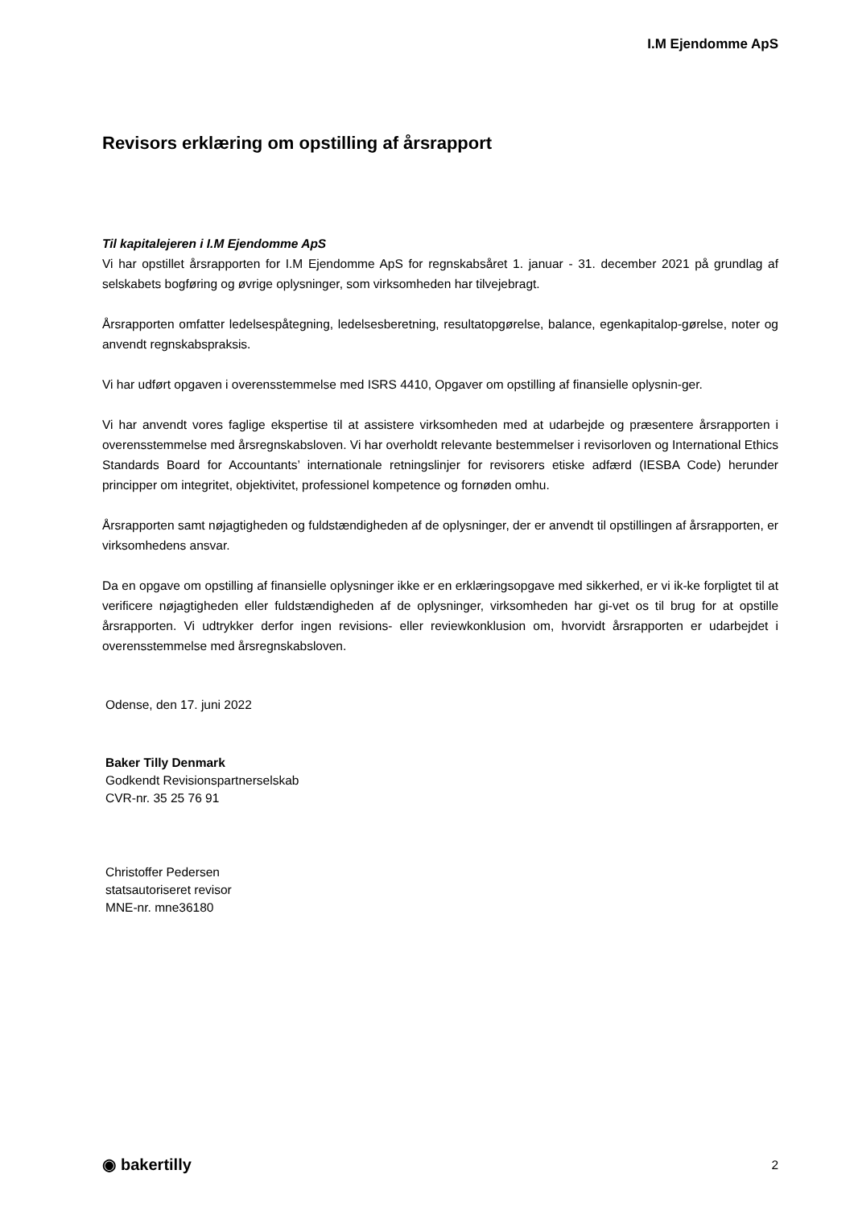I.M Ejendomme ApS
Revisors erklæring om opstilling af årsrapport
Til kapitalejeren i I.M Ejendomme ApS
Vi har opstillet årsrapporten for I.M Ejendomme ApS for regnskabsåret 1. januar - 31. december 2021 på grundlag af selskabets bogføring og øvrige oplysninger, som virksomheden har tilvejebragt.
Årsrapporten omfatter ledelsespåtegning, ledelsesberetning, resultatopgørelse, balance, egenkapitalop-gørelse, noter og anvendt regnskabspraksis.
Vi har udført opgaven i overensstemmelse med ISRS 4410, Opgaver om opstilling af finansielle oplysnin-ger.
Vi har anvendt vores faglige ekspertise til at assistere virksomheden med at udarbejde og præsentere årsrapporten i overensstemmelse med årsregnskabsloven. Vi har overholdt relevante bestemmelser i revisorloven og International Ethics Standards Board for Accountants’ internationale retningslinjer for revisorers etiske adfærd (IESBA Code) herunder principper om integritet, objektivitet, professionel kompetence og fornøden omhu.
Årsrapporten samt nøjagtigheden og fuldstændigheden af de oplysninger, der er anvendt til opstillingen af årsrapporten, er virksomhedens ansvar.
Da en opgave om opstilling af finansielle oplysninger ikke er en erklæringsopgave med sikkerhed, er vi ik-ke forpligtet til at verificere nøjagtigheden eller fuldstændigheden af de oplysninger, virksomheden har gi-vet os til brug for at opstille årsrapporten. Vi udtrykker derfor ingen revisions- eller reviewkonklusion om, hvorvidt årsrapporten er udarbejdet i overensstemmelse med årsregnskabsloven.
Odense, den 17. juni 2022
Baker Tilly Denmark
Godkendt Revisionspartnerselskab
CVR-nr. 35 25 76 91
Christoffer Pedersen
statsautoriseret revisor
MNE-nr. mne36180
◉ bakertilly 2